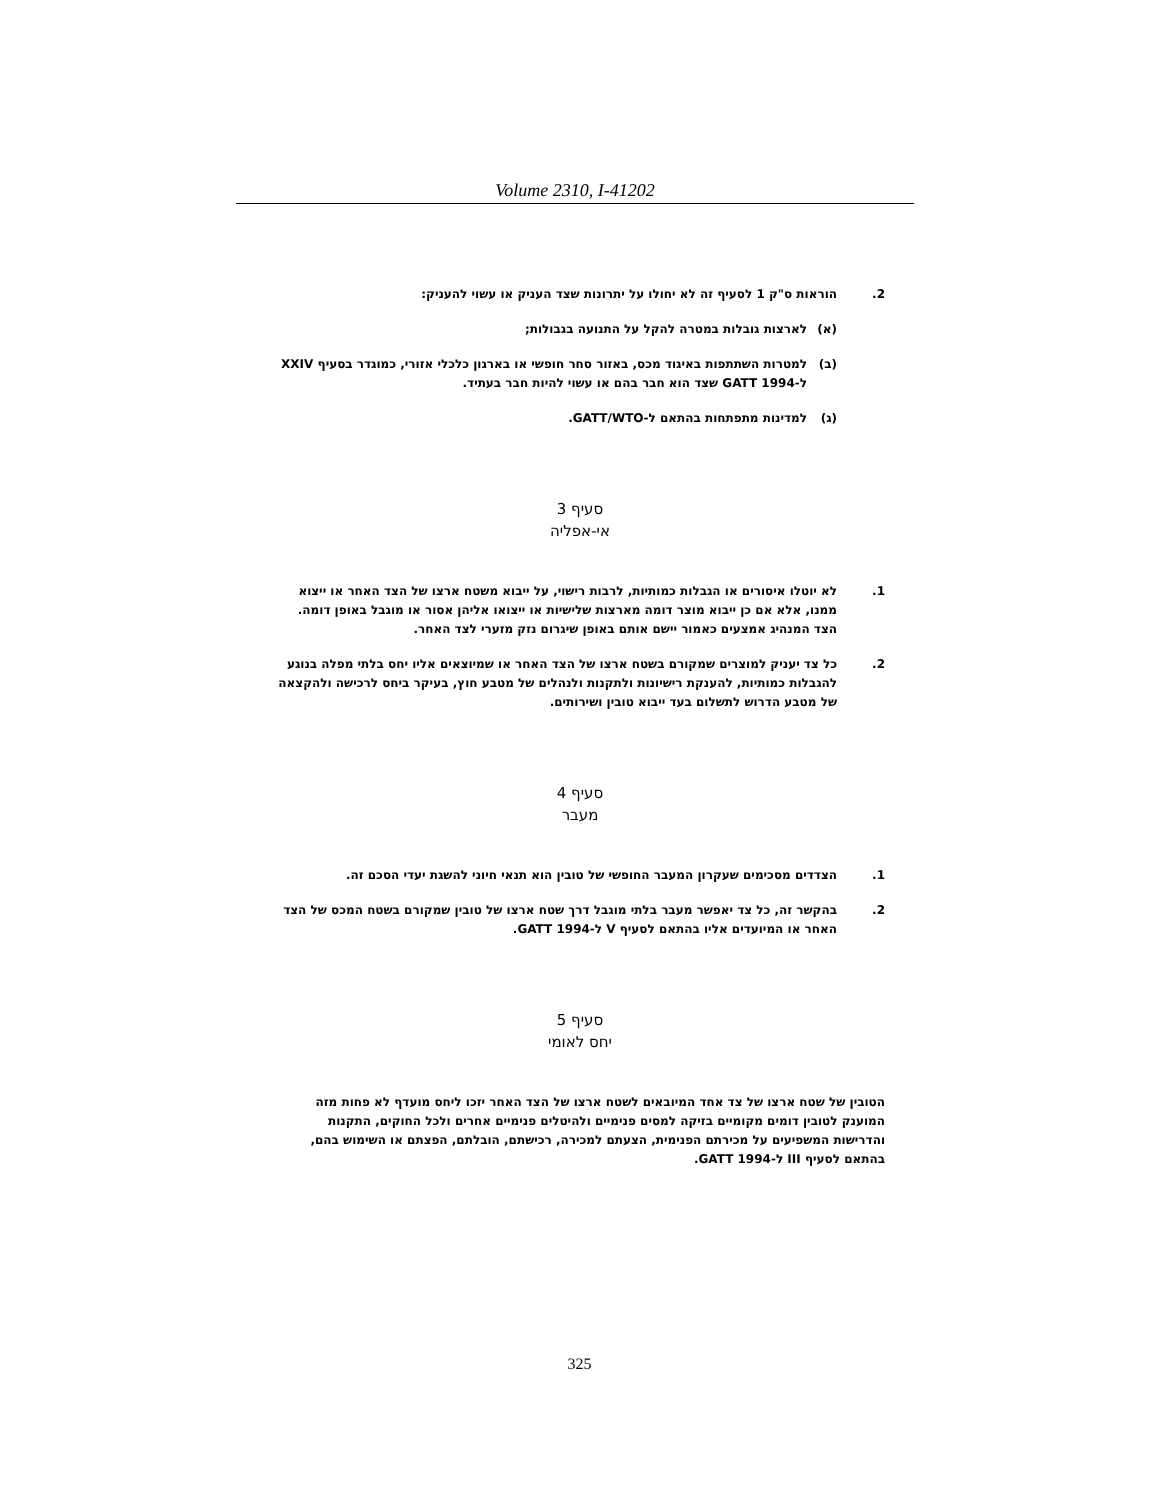Volume 2310, I-41202
2. הוראות ס"ק 1 לסעיף זה לא יחולו על יתרונות שצד העניק או עשוי להעניק:
(א) לארצות גובלות במטרה להקל על התנועה בגבולות;
(ב) למטרות השתתפות באיגוד מכס, באזור סחר חופשי או בארגון כלכלי אזורי, כמוגדר בסעיף XXIV ל-GATT 1994 שצד הוא חבר בהם או עשוי להיות חבר בעתיד.
(ג) למדינות מתפתחות בהתאם ל-GATT/WTO.
סעיף 3
אי-אפליה
1. לא יוטלו איסורים או הגבלות כמותיות, לרבות רישוי, על ייבוא משטח ארצו של הצד האחר או ייצוא ממנו, אלא אם כן ייבוא מוצר דומה מארצות שלישיות או ייצואו אליהן אסור או מוגבל באופן דומה. הצד המנהיג אמצעים כאמור יישם אותם באופן שיגרום נזק מזערי לצד האחר.
2. כל צד יעניק למוצרים שמקורם בשטח ארצו של הצד האחר או שמיוצאים אליו יחס בלתי מפלה בנוגע להגבלות כמותיות, להענקת רישיונות ולתקנות ולנהלים של מטבע חוץ, בעיקר ביחס לרכישה ולהקצאה של מטבע הדרוש לתשלום בעד ייבוא טובין ושירותים.
סעיף 4
מעבר
1. הצדדים מסכימים שעקרון המעבר החופשי של טובין הוא תנאי חיוני להשגת יעדי הסכם זה.
2. בהקשר זה, כל צד יאפשר מעבר בלתי מוגבל דרך שטח ארצו של טובין שמקורם בשטח המכס של הצד האחר או המיועדים אליו בהתאם לסעיף V ל-GATT 1994.
סעיף 5
יחס לאומי
הטובין של שטח ארצו של צד אחד המיובאים לשטח ארצו של הצד האחר יזכו ליחס מועדף לא פחות מזה המוענק לטובין דומים מקומיים בזיקה למסים פנימיים ולהיטלים פנימיים אחרים ולכל החוקים, התקנות והדרישות המשפיעים על מכירתם הפנימית, הצעתם למכירה, רכישתם, הובלתם, הפצתם או השימוש בהם, בהתאם לסעיף III ל-GATT 1994.
325